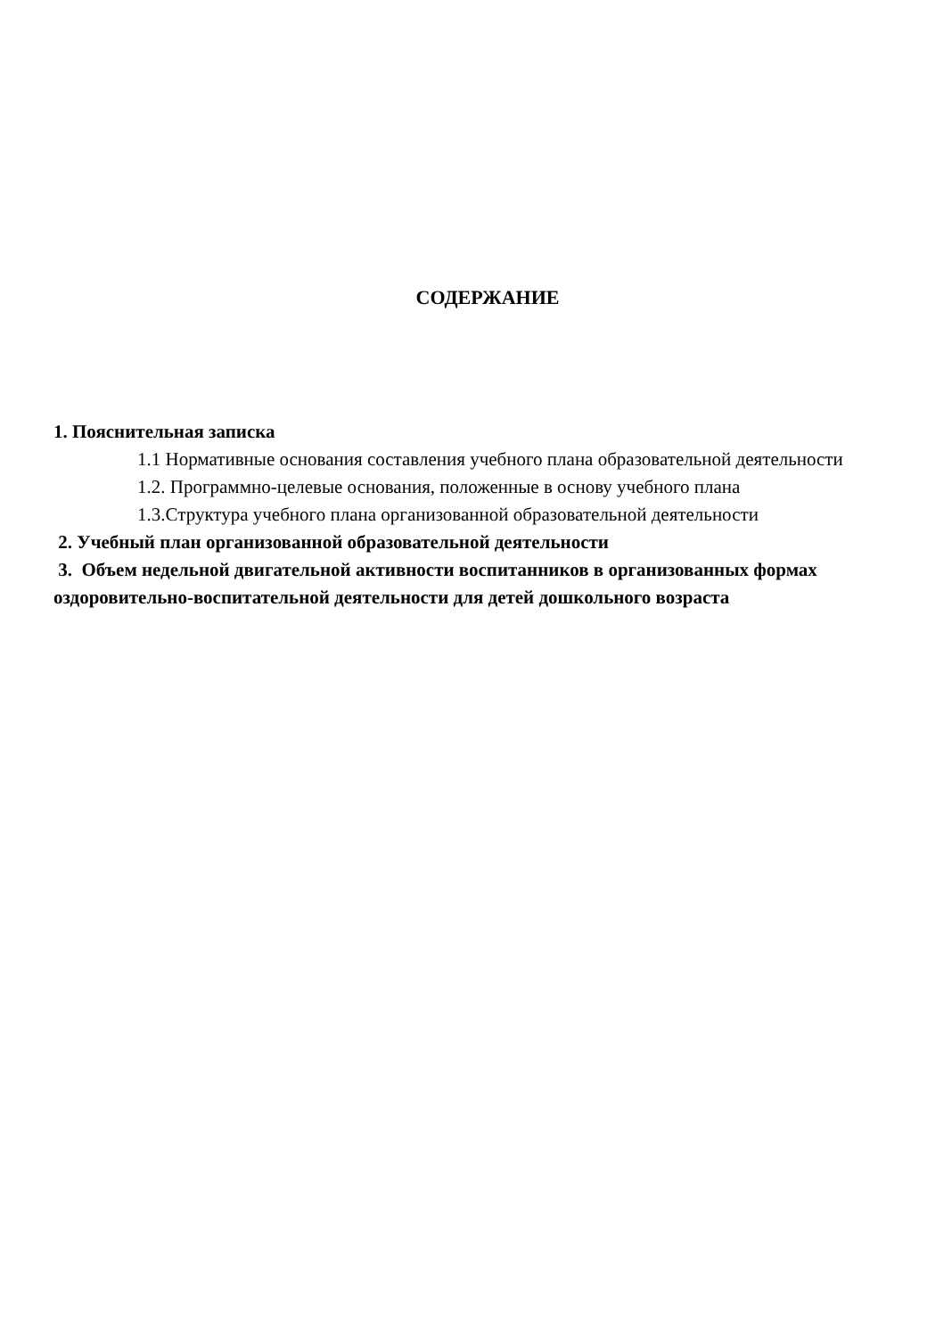СОДЕРЖАНИЕ
1. Пояснительная записка
1.1 Нормативные основания составления учебного плана образовательной деятельности
1.2. Программно-целевые основания, положенные в основу учебного плана
1.3.Структура учебного плана организованной образовательной деятельности
2. Учебный план организованной образовательной деятельности
3. Объем недельной двигательной активности воспитанников в организованных формах оздоровительно-воспитательной деятельности для детей дошкольного возраста